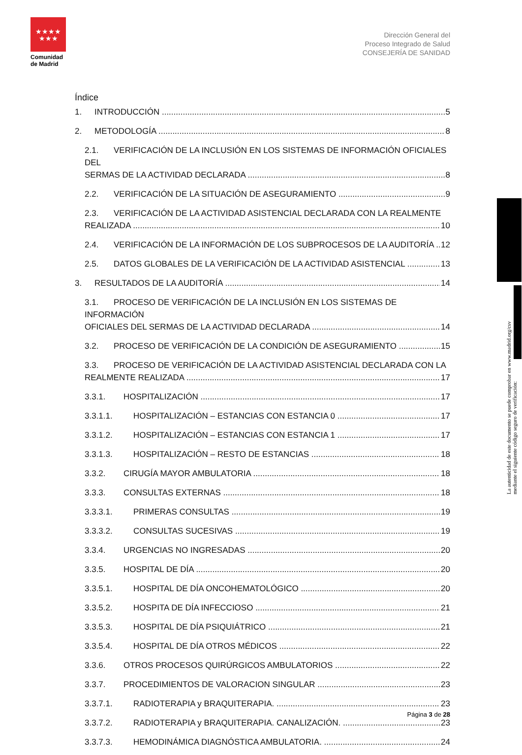★★★★
★★★
Comunidad
de Madrid
Dirección General del
Proceso Integrado de Salud
CONSEJERÍA DE SANIDAD
Índice
1. INTRODUCCIÓN 5
2. METODOLOGÍA 8
2.1. VERIFICACIÓN DE LA INCLUSIÓN EN LOS SISTEMAS DE INFORMACIÓN OFICIALES DEL
SERMAS DE LA ACTIVIDAD DECLARADA 8
2.2. VERIFICACIÓN DE LA SITUACIÓN DE ASEGURAMIENTO 9
2.3. VERIFICACIÓN DE LA ACTIVIDAD ASISTENCIAL DECLARADA CON LA REALMENTE
REALIZADA 10
2.4. VERIFICACIÓN DE LA INFORMACIÓN DE LOS SUBPROCESOS DE LA AUDITORÍA 12
2.5. DATOS GLOBALES DE LA VERIFICACIÓN DE LA ACTIVIDAD ASISTENCIAL 13
3. RESULTADOS DE LA AUDITORÍA 14
3.1. PROCESO DE VERIFICACIÓN DE LA INCLUSIÓN EN LOS SISTEMAS DE INFORMACIÓN
OFICIALES DEL SERMAS DE LA ACTIVIDAD DECLARADA 14
3.2. PROCESO DE VERIFICACIÓN DE LA CONDICIÓN DE ASEGURAMIENTO 15
3.3. PROCESO DE VERIFICACIÓN DE LA ACTIVIDAD ASISTENCIAL DECLARADA CON LA
REALMENTE REALIZADA 17
3.3.1. HOSPITALIZACIÓN 17
3.3.1.1. HOSPITALIZACIÓN – ESTANCIAS CON ESTANCIA 0 17
3.3.1.2. HOSPITALIZACIÓN – ESTANCIAS CON ESTANCIA 1 17
3.3.1.3. HOSPITALIZACIÓN – RESTO DE ESTANCIAS 18
3.3.2. CIRUGÍA MAYOR AMBULATORIA 18
3.3.3. CONSULTAS EXTERNAS 18
3.3.3.1. PRIMERAS CONSULTAS 19
3.3.3.2. CONSULTAS SUCESIVAS 19
3.3.4. URGENCIAS NO INGRESADAS 20
3.3.5. HOSPITAL DE DÍA 20
3.3.5.1. HOSPITAL DE DÍA ONCOHEMATOLÓGICO 20
3.3.5.2. HOSPITA DE DÍA INFECCIOSO 21
3.3.5.3. HOSPITAL DE DÍA PSIQUIÁTRICO 21
3.3.5.4. HOSPITAL DE DÍA OTROS MÉDICOS 22
3.3.6. OTROS PROCESOS QUIRÚRGICOS AMBULATORIOS 22
3.3.7. PROCEDIMIENTOS DE VALORACION SINGULAR 23
3.3.7.1. RADIOTERAPIA y BRAQUITERAPIA. 23
3.3.7.2. RADIOTERAPIA y BRAQUITERAPIA. CANALIZACIÓN. 23
3.3.7.3. HEMODINÁMICA DIAGNÓSTICA AMBULATORIA. 24
La autenticidad de este documento se puede comprobar en www.madrid.org/csv
mediante el siguiente código seguro de verificación:
Página 3 de 28